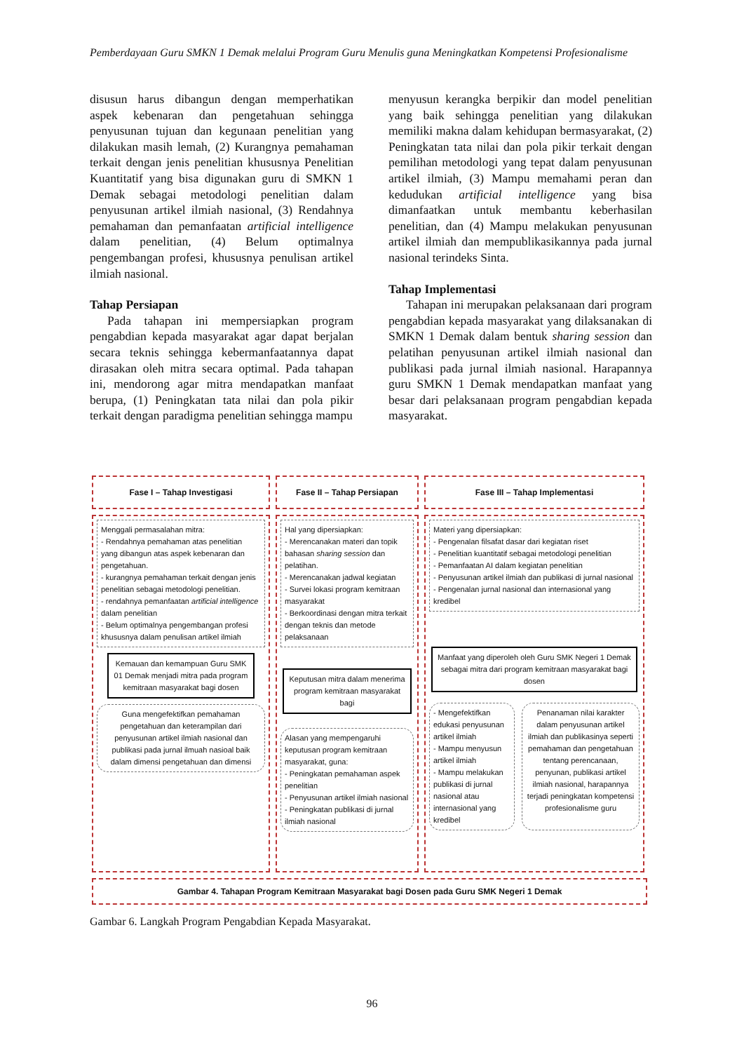Pemberdayaan Guru SMKN 1 Demak melalui Program Guru Menulis guna Meningkatkan Kompetensi Profesionalisme
disusun harus dibangun dengan memperhatikan aspek kebenaran dan pengetahuan sehingga penyusunan tujuan dan kegunaan penelitian yang dilakukan masih lemah, (2) Kurangnya pemahaman terkait dengan jenis penelitian khususnya Penelitian Kuantitatif yang bisa digunakan guru di SMKN 1 Demak sebagai metodologi penelitian dalam penyusunan artikel ilmiah nasional, (3) Rendahnya pemahaman dan pemanfaatan artificial intelligence dalam penelitian, (4) Belum optimalnya pengembangan profesi, khususnya penulisan artikel ilmiah nasional.
Tahap Persiapan
Pada tahapan ini mempersiapkan program pengabdian kepada masyarakat agar dapat berjalan secara teknis sehingga kebermanfaatannya dapat dirasakan oleh mitra secara optimal. Pada tahapan ini, mendorong agar mitra mendapatkan manfaat berupa, (1) Peningkatan tata nilai dan pola pikir terkait dengan paradigma penelitian sehingga mampu
menyusun kerangka berpikir dan model penelitian yang baik sehingga penelitian yang dilakukan memiliki makna dalam kehidupan bermasyarakat, (2) Peningkatan tata nilai dan pola pikir terkait dengan pemilihan metodologi yang tepat dalam penyusunan artikel ilmiah, (3) Mampu memahami peran dan kedudukan artificial intelligence yang bisa dimanfaatkan untuk membantu keberhasilan penelitian, dan (4) Mampu melakukan penyusunan artikel ilmiah dan mempublikasikannya pada jurnal nasional terindeks Sinta.
Tahap Implementasi
Tahapan ini merupakan pelaksanaan dari program pengabdian kepada masyarakat yang dilaksanakan di SMKN 1 Demak dalam bentuk sharing session dan pelatihan penyusunan artikel ilmiah nasional dan publikasi pada jurnal ilmiah nasional. Harapannya guru SMKN 1 Demak mendapatkan manfaat yang besar dari pelaksanaan program pengabdian kepada masyarakat.
Fase I – Tahap Investigasi Fase II – Tahap Persiapan Fase III – Tahap Implementasi
Menggali permasalahan mitra:
- Rendahnya pemahaman atas penelitian yang dibangun atas aspek kebenaran dan pengetahuan.
- kurangnya pemahaman terkait dengan jenis penelitian sebagai metodologi penelitian.
- rendahnya pemanfaatan artificial intelligence dalam penelitian
- Belum optimalnya pengembangan profesi khususnya dalam penulisan artikel ilmiah
Kemauan dan kemampuan Guru SMK 01 Demak menjadi mitra pada program kemitraan masyarakat bagi dosen
Guna mengefektifkan pemahaman pengetahuan dan keterampilan dari penyusunan artikel ilmiah nasional dan publikasi pada jurnal ilmuah nasioal baik dalam dimensi pengetahuan dan dimensi
Hal yang dipersiapkan:
- Merencanakan materi dan topik bahasan sharing session dan pelatihan.
- Merencanakan jadwal kegiatan
- Survei lokasi program kemitraan masyarakat
- Berkoordinasi dengan mitra terkait dengan teknis dan metode pelaksanaan
Keputusan mitra dalam menerima program kemitraan masyarakat bagi
Alasan yang mempengaruhi keputusan program kemitraan masyarakat, guna:
- Peningkatan pemahaman aspek penelitian
- Penyusunan artikel ilmiah nasional
- Peningkatan publikasi di jurnal ilmiah nasional
Materi yang dipersiapkan:
- Pengenalan filsafat dasar dari kegiatan riset
- Penelitian kuantitatif sebagai metodologi penelitian
- Pemanfaatan AI dalam kegiatan penelitian
- Penyusunan artikel ilmiah dan publikasi di jurnal nasional
- Pengenalan jurnal nasional dan internasional yang kredibel
Manfaat yang diperoleh oleh Guru SMK Negeri 1 Demak sebagai mitra dari program kemitraan masyarakat bagi dosen
- Mengefektifkan edukasi penyusunan artikel ilmiah
- Mampu menyusun artikel ilmiah
- Mampu melakukan publikasi di jurnal nasional atau internasional yang kredibel
Penanaman nilai karakter dalam penyusunan artikel ilmiah dan publikasinya seperti pemahaman dan pengetahuan tentang perencanaan, penyunan, publikasi artikel ilmiah nasional, harapannya terjadi peningkatan kompetensi profesionalisme guru
Gambar 4. Tahapan Program Kemitraan Masyarakat bagi Dosen pada Guru SMK Negeri 1 Demak
Gambar 6. Langkah Program Pengabdian Kepada Masyarakat.
96